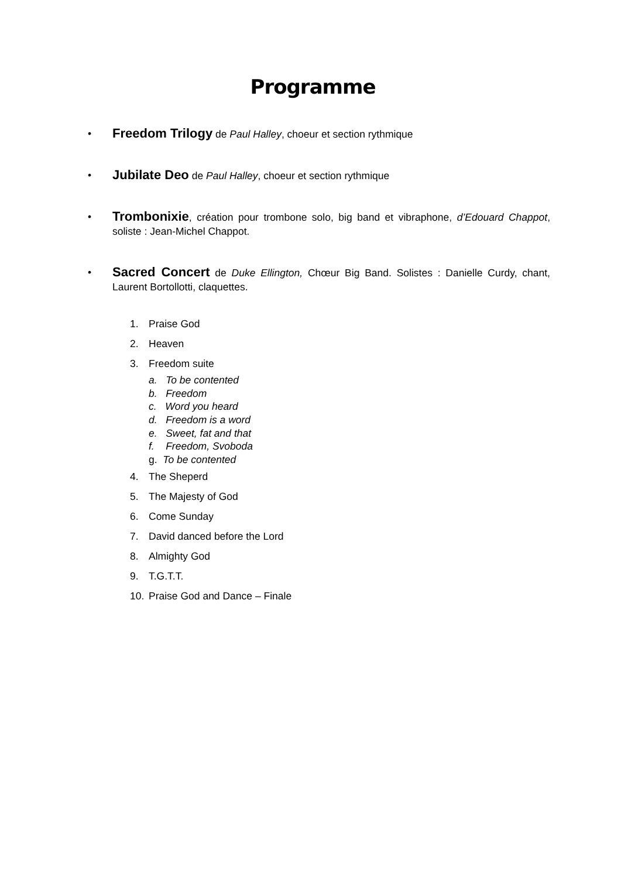Programme
• Freedom Trilogy de Paul Halley, choeur et section rythmique
• Jubilate Deo de Paul Halley, choeur et section rythmique
• Trombonixie, création pour trombone solo, big band et vibraphone, d’Edouard Chappot, soliste : Jean-Michel Chappot.
• Sacred Concert de Duke Ellington, Chœur Big Band. Solistes : Danielle Curdy, chant, Laurent Bortollotti, claquettes.
1. Praise God
2. Heaven
3. Freedom suite
a. To be contented
b. Freedom
c. Word you heard
d. Freedom is a word
e. Sweet, fat and that
f. Freedom, Svoboda
g. To be contented
4. The Sheperd
5. The Majesty of God
6. Come Sunday
7. David danced before the Lord
8. Almighty God
9. T.G.T.T.
10. Praise God and Dance – Finale